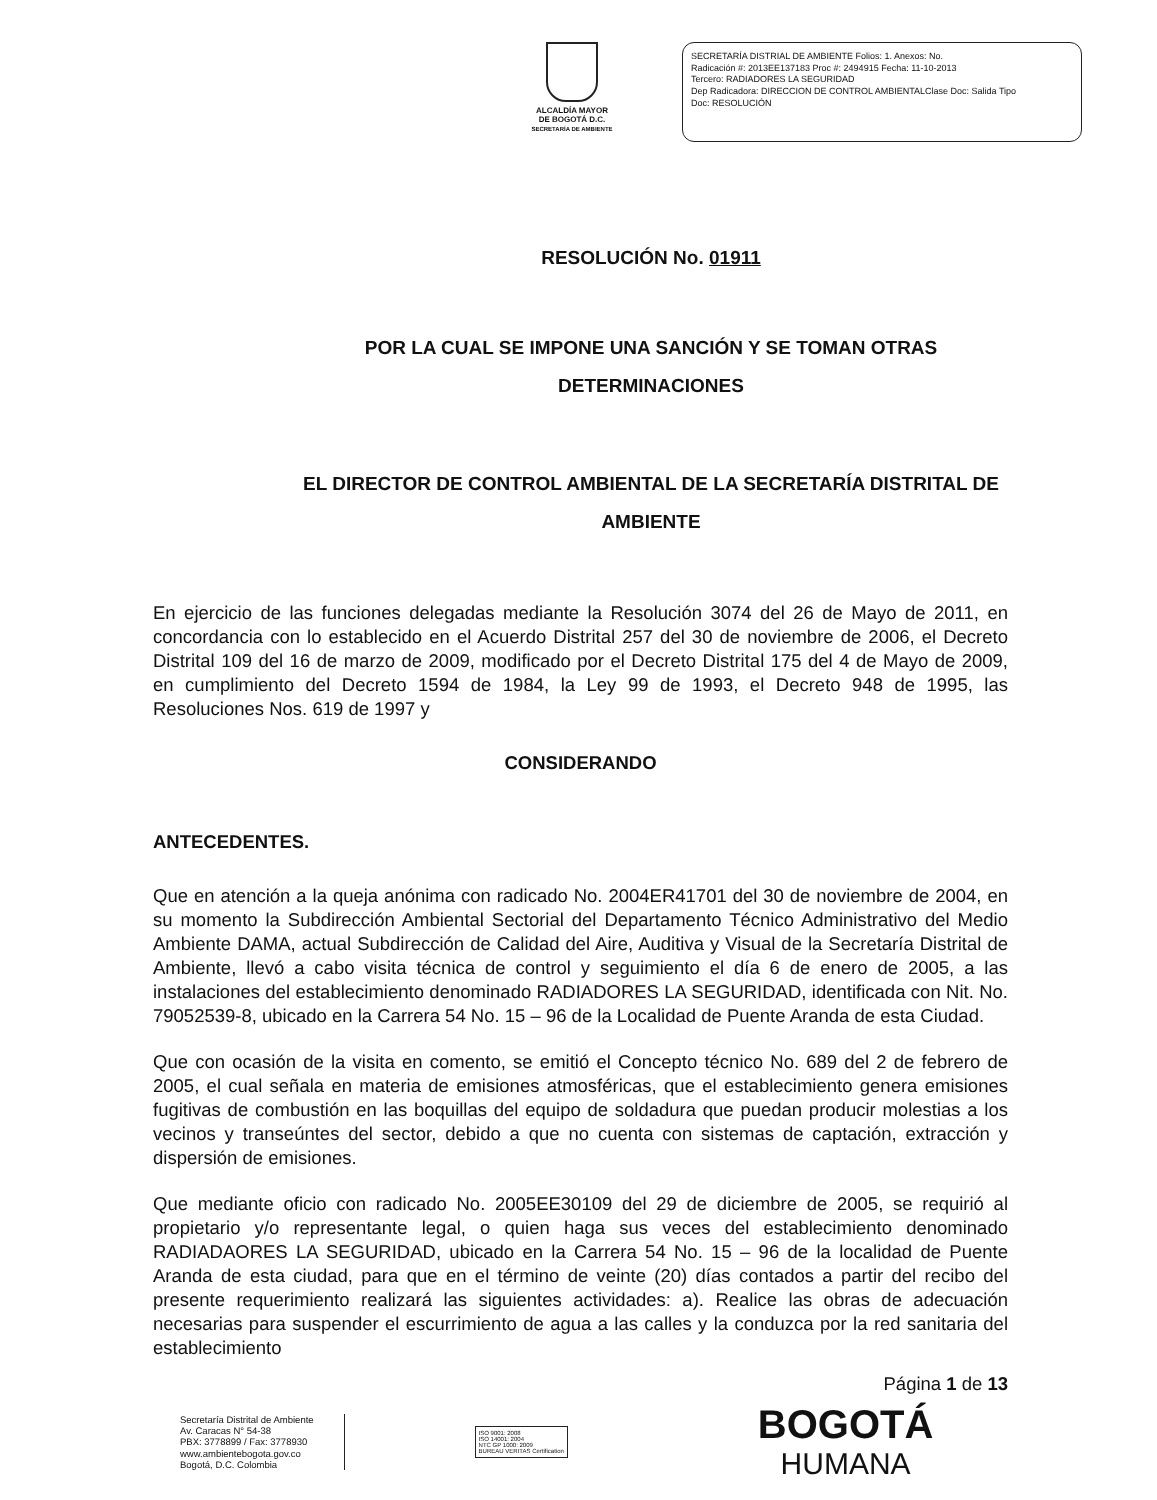ALCALDÍA MAYOR
DE BOGOTÁ D.C.
SECRETARÍA DE AMBIENTE
SECRETARÍA DISTRIAL DE AMBIENTE Folios: 1. Anexos: No.
Radicación #: 2013EE137183 Proc #: 2494915 Fecha: 11-10-2013
Tercero: RADIADORES LA SEGURIDAD
Dep Radicadora: DIRECCION DE CONTROL AMBIENTALClase Doc: Salida Tipo
Doc: RESOLUCIÓN
RESOLUCIÓN No. 01911
POR LA CUAL SE IMPONE UNA SANCIÓN Y SE TOMAN OTRAS
DETERMINACIONES
EL DIRECTOR DE CONTROL AMBIENTAL DE LA SECRETARÍA DISTRITAL DE
AMBIENTE
En ejercicio de las funciones delegadas mediante la Resolución 3074 del 26 de Mayo de 2011, en concordancia con lo establecido en el Acuerdo Distrital 257 del 30 de noviembre de 2006, el Decreto Distrital 109 del 16 de marzo de 2009, modificado por el Decreto Distrital 175 del 4 de Mayo de 2009, en cumplimiento del Decreto 1594 de 1984, la Ley 99 de 1993, el Decreto 948 de 1995, las Resoluciones Nos. 619 de 1997 y
CONSIDERANDO
ANTECEDENTES.
Que en atención a la queja anónima con radicado No. 2004ER41701 del 30 de noviembre de 2004, en su momento la Subdirección Ambiental Sectorial del Departamento Técnico Administrativo del Medio Ambiente DAMA, actual Subdirección de Calidad del Aire, Auditiva y Visual de la Secretaría Distrital de Ambiente, llevó a cabo visita técnica de control y seguimiento el día 6 de enero de 2005, a las instalaciones del establecimiento denominado RADIADORES LA SEGURIDAD, identificada con Nit. No. 79052539-8, ubicado en la Carrera 54 No. 15 – 96 de la Localidad de Puente Aranda de esta Ciudad.
Que con ocasión de la visita en comento, se emitió el Concepto técnico No. 689 del 2 de febrero de 2005, el cual señala en materia de emisiones atmosféricas, que el establecimiento genera emisiones fugitivas de combustión en las boquillas del equipo de soldadura que puedan producir molestias a los vecinos y transeúntes del sector, debido a que no cuenta con sistemas de captación, extracción y dispersión de emisiones.
Que mediante oficio con radicado No. 2005EE30109 del 29 de diciembre de 2005, se requirió al propietario y/o representante legal, o quien haga sus veces del establecimiento denominado RADIADAORES LA SEGURIDAD, ubicado en la Carrera 54 No. 15 – 96 de la localidad de Puente Aranda de esta ciudad, para que en el término de veinte (20) días contados a partir del recibo del presente requerimiento realizará las siguientes actividades: a). Realice las obras de adecuación necesarias para suspender el escurrimiento de agua a las calles y la conduzca por la red sanitaria del establecimiento
Página 1 de 13
Secretaría Distrital de Ambiente
Av. Caracas N° 54-38
PBX: 3778899 / Fax: 3778930
www.ambientebogota.gov.co
Bogotá, D.C. Colombia
ISO 9001: 2008
ISO 14001: 2004
NTC GP 1000: 2009
BUREAU VERITAS Certification
BOGOTÁ
HUMANA